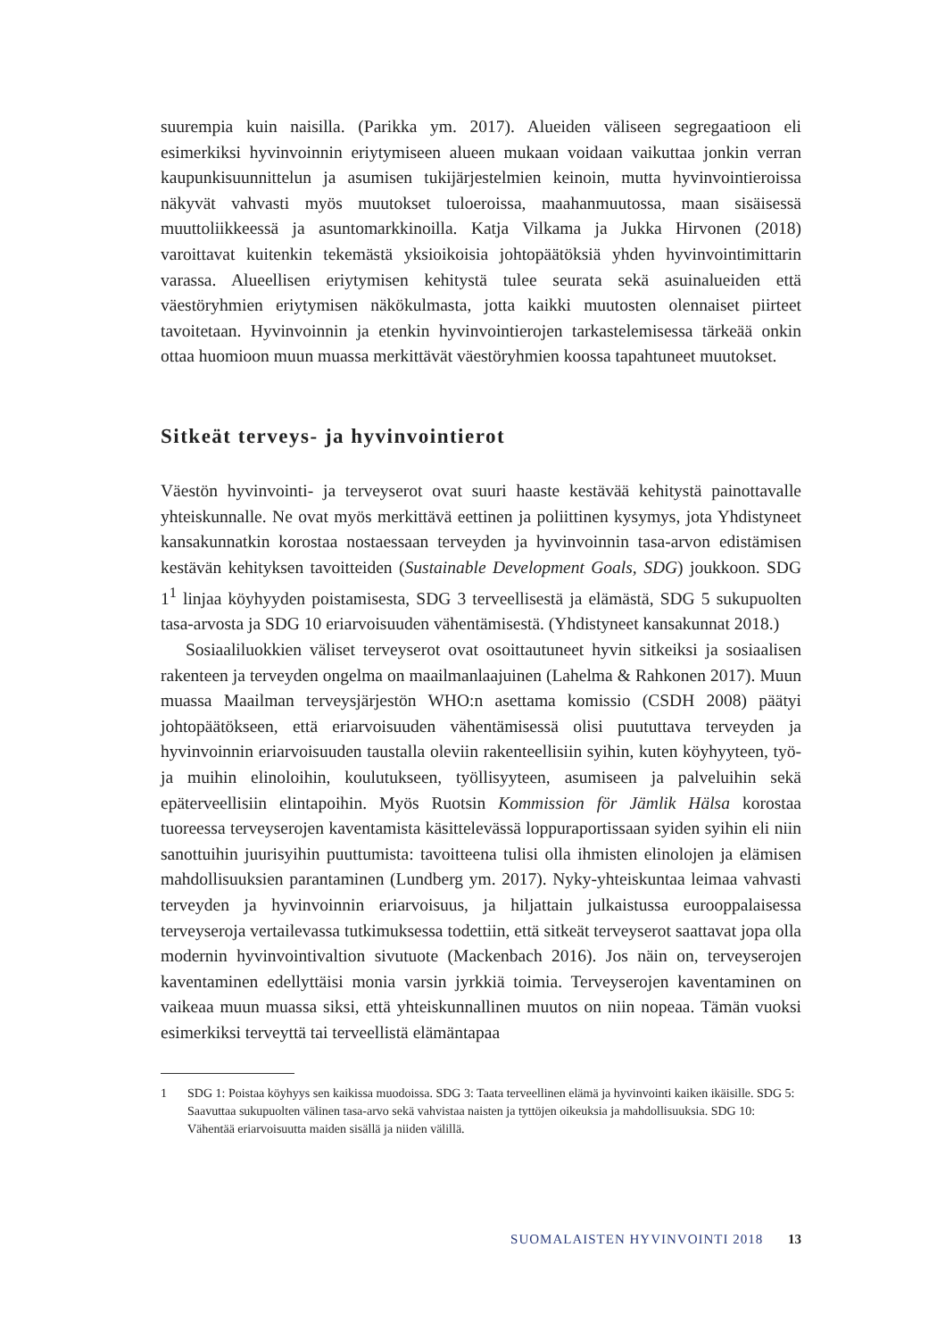suurempia kuin naisilla. (Parikka ym. 2017). Alueiden väliseen segregaatioon eli esimerkiksi hyvinvoinnin eriytymiseen alueen mukaan voidaan vaikuttaa jonkin verran kaupunkisuunnittelun ja asumisen tukijärjestelmien keinoin, mutta hyvinvointieroissa näkyvät vahvasti myös muutokset tuloeroissa, maahanmuutossa, maan sisäisessä muuttoliikkeessä ja asuntomarkkinoilla. Katja Vilkama ja Jukka Hirvonen (2018) varoittavat kuitenkin tekemästä yksioikoisia johtopäätöksiä yhden hyvinvointimittarin varassa. Alueellisen eriytymisen kehitystä tulee seurata sekä asuinalueiden että väestöryhmien eriytymisen näkökulmasta, jotta kaikki muutosten olennaiset piirteet tavoitetaan. Hyvinvoinnin ja etenkin hyvinvointierojen tarkastelemisessa tärkeää onkin ottaa huomioon muun muassa merkittävät väestöryhmien koossa tapahtuneet muutokset.
Sitkeät terveys- ja hyvinvointierot
Väestön hyvinvointi- ja terveyserot ovat suuri haaste kestävää kehitystä painottavalle yhteiskunnalle. Ne ovat myös merkittävä eettinen ja poliittinen kysymys, jota Yhdistyneet kansakunnatkin korostaa nostaessaan terveyden ja hyvinvoinnin tasa-arvon edistämisen kestävän kehityksen tavoitteiden (Sustainable Development Goals, SDG) joukkoon. SDG 1<sup>1</sup> linjaa köyhyyden poistamisesta, SDG 3 terveellisestä ja elämästä, SDG 5 sukupuolten tasa-arvosta ja SDG 10 eriarvoisuuden vähentämisestä. (Yhdistyneet kansakunnat 2018.)
Sosiaaliluokkien väliset terveyserot ovat osoittautuneet hyvin sitkeiksi ja sosiaalisen rakenteen ja terveyden ongelma on maailmanlaajuinen (Lahelma & Rahkonen 2017). Muun muassa Maailman terveysjärjestön WHO:n asettama komissio (CSDH 2008) päätyi johtopäätökseen, että eriarvoisuuden vähentämisessä olisi puututtava terveyden ja hyvinvoinnin eriarvoisuuden taustalla oleviin rakenteellisiin syihin, kuten köyhyyteen, työ- ja muihin elinoloihin, koulutukseen, työllisyyteen, asumiseen ja palveluihin sekä epäterveellisiin elintapoihin. Myös Ruotsin Kommission för Jämlik Hälsa korostaa tuoreessa terveyserojen kaventamista käsittelevässä loppuraportissaan syiden syihin eli niin sanottuihin juurisyihin puuttumista: tavoitteena tulisi olla ihmisten elinolojen ja elämisen mahdollisuuksien parantaminen (Lundberg ym. 2017). Nyky-yhteiskuntaa leimaa vahvasti terveyden ja hyvinvoinnin eriarvoisuus, ja hiljattain julkaistussa eurooppalaisessa terveyseroja vertailevassa tutkimuksessa todettiin, että sitkeät terveyserot saattavat jopa olla modernin hyvinvointivaltion sivutuote (Mackenbach 2016). Jos näin on, terveyserojen kaventaminen edellyttäisi monia varsin jyrkkiä toimia. Terveyserojen kaventaminen on vaikeaa muun muassa siksi, että yhteiskunnallinen muutos on niin nopeaa. Tämän vuoksi esimerkiksi terveyttä tai terveellistä elämäntapaa
1 SDG 1: Poistaa köyhyys sen kaikissa muodoissa. SDG 3: Taata terveellinen elämä ja hyvinvointi kaiken ikäisille. SDG 5: Saavuttaa sukupuolten välinen tasa-arvo sekä vahvistaa naisten ja tyttöjen oikeuksia ja mahdollisuuksia. SDG 10: Vähentää eriarvoisuutta maiden sisällä ja niiden välillä.
SUOMALAISTEN HYVINVOINTI 2018 13